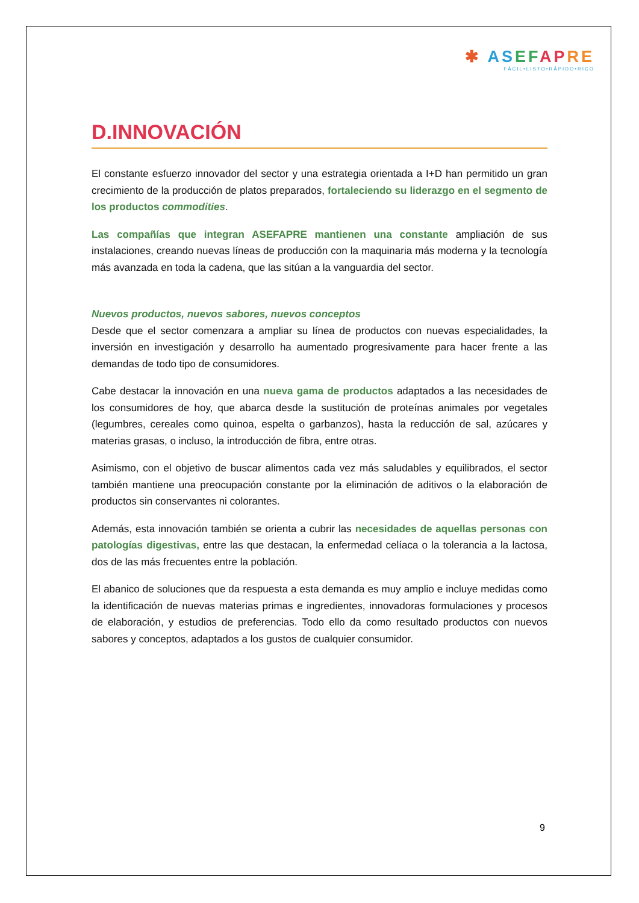✱ AS EF AP RE
FÁCIL•LISTO•RÁPIDO•RICO
D.INNOVACIÓN
El constante esfuerzo innovador del sector y una estrategia orientada a I+D han permitido un gran crecimiento de la producción de platos preparados, fortaleciendo su liderazgo en el segmento de los productos commodities.
Las compañías que integran ASEFAPRE mantienen una constante ampliación de sus instalaciones, creando nuevas líneas de producción con la maquinaria más moderna y la tecnología más avanzada en toda la cadena, que las sitúan a la vanguardia del sector.
Nuevos productos, nuevos sabores, nuevos conceptos
Desde que el sector comenzara a ampliar su línea de productos con nuevas especialidades, la inversión en investigación y desarrollo ha aumentado progresivamente para hacer frente a las demandas de todo tipo de consumidores.
Cabe destacar la innovación en una nueva gama de productos adaptados a las necesidades de los consumidores de hoy, que abarca desde la sustitución de proteínas animales por vegetales (legumbres, cereales como quinoa, espelta o garbanzos), hasta la reducción de sal, azúcares y materias grasas, o incluso, la introducción de fibra, entre otras.
Asimismo, con el objetivo de buscar alimentos cada vez más saludables y equilibrados, el sector también mantiene una preocupación constante por la eliminación de aditivos o la elaboración de productos sin conservantes ni colorantes.
Además, esta innovación también se orienta a cubrir las necesidades de aquellas personas con patologías digestivas, entre las que destacan, la enfermedad celíaca o la tolerancia a la lactosa, dos de las más frecuentes entre la población.
El abanico de soluciones que da respuesta a esta demanda es muy amplio e incluye medidas como la identificación de nuevas materias primas e ingredientes, innovadoras formulaciones y procesos de elaboración, y estudios de preferencias. Todo ello da como resultado productos con nuevos sabores y conceptos, adaptados a los gustos de cualquier consumidor.
9